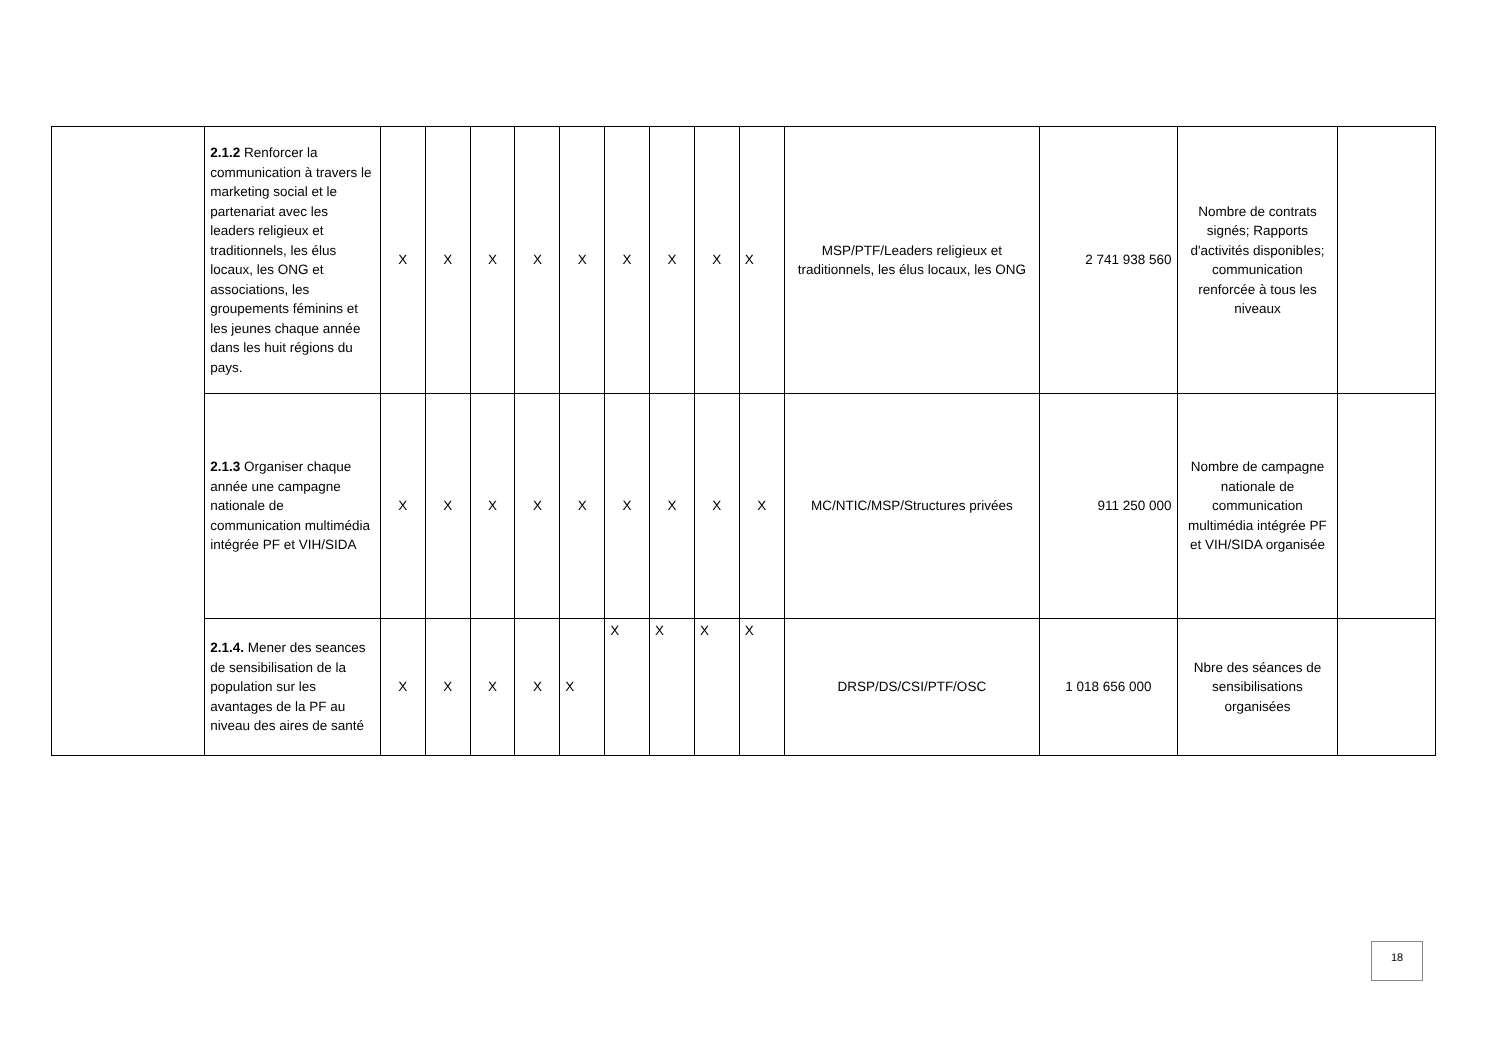| | 2.1.2 Renforcer la communication à travers le marketing social et le partenariat avec les leaders religieux et traditionnels, les élus locaux, les ONG et associations, les groupements féminins et les jeunes chaque année dans les huit régions du pays. | X | X | X | X | X | X | X | X | X | MSP/PTF/Leaders religieux et traditionnels, les élus locaux, les ONG | 2 741 938 560 | Nombre de contrats signés; Rapports d'activités disponibles; communication renforcée à tous les niveaux | |
| | 2.1.3 Organiser chaque année une campagne nationale de communication multimédia intégrée PF et VIH/SIDA | X | X | X | X | X | X | X | X | X | MC/NTIC/MSP/Structures privées | 911 250 000 | Nombre de campagne nationale de communication multimédia intégrée PF et VIH/SIDA organisée | |
| | 2.1.4. Mener des seances de sensibilisation de la population sur les avantages de la PF au niveau des aires de santé | X | X | X | X | X | X | X | X | X | DRSP/DS/CSI/PTF/OSC | 1 018 656 000 | Nbre des séances de sensibilisations organisées | |
18